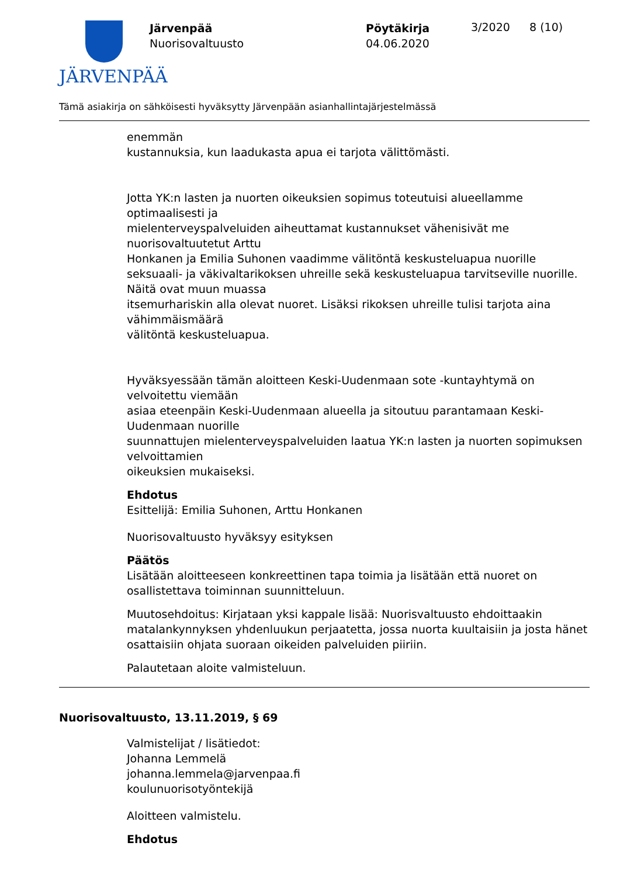JÄRVENPÄÄ
Järvenpää
Nuorisovaltuusto
Pöytäkirja
04.06.2020
3/2020 8 (10)
Tämä asiakirja on sähköisesti hyväksytty Järvenpään asianhallintajärjestelmässä
enemmän
kustannuksia, kun laadukasta apua ei tarjota välittömästi.
Jotta YK:n lasten ja nuorten oikeuksien sopimus toteutuisi alueellamme optimaalisesti ja
mielenterveyspalveluiden aiheuttamat kustannukset vähenisivät me nuorisovaltuutetut Arttu
Honkanen ja Emilia Suhonen vaadimme välitöntä keskusteluapua nuorille seksuaali- ja väkivaltarikoksen uhreille sekä keskusteluapua tarvitseville nuorille. Näitä ovat muun muassa
itsemurhariskin alla olevat nuoret. Lisäksi rikoksen uhreille tulisi tarjota aina vähimmäismäärä
välitöntä keskusteluapua.
Hyväksyessään tämän aloitteen Keski-Uudenmaan sote -kuntayhtymä on velvoitettu viemään
asiaa eteenpäin Keski-Uudenmaan alueella ja sitoutuu parantamaan Keski-Uudenmaan nuorille
suunnattujen mielenterveyspalveluiden laatua YK:n lasten ja nuorten sopimuksen velvoittamien
oikeuksien mukaiseksi.
Ehdotus
Esittelijä: Emilia Suhonen, Arttu Honkanen
Nuorisovaltuusto hyväksyy esityksen
Päätös
Lisätään aloitteeseen konkreettinen tapa toimia ja lisätään että nuoret on osallistettava toiminnan suunnitteluun.
Muutosehdoitus: Kirjataan yksi kappale lisää: Nuorisvaltuusto ehdoittaakin matalankynnyksen yhdenluukun perjaatetta, jossa nuorta kuultaisiin ja josta hänet osattaisiin ohjata suoraan oikeiden palveluiden piiriin.
Palautetaan aloite valmisteluun.
Nuorisovaltuusto, 13.11.2019, § 69
Valmistelijat / lisätiedot:
Johanna Lemmelä
johanna.lemmela@jarvenpaa.fi
koulunuorisotyöntekijä
Aloitteen valmistelu.
Ehdotus